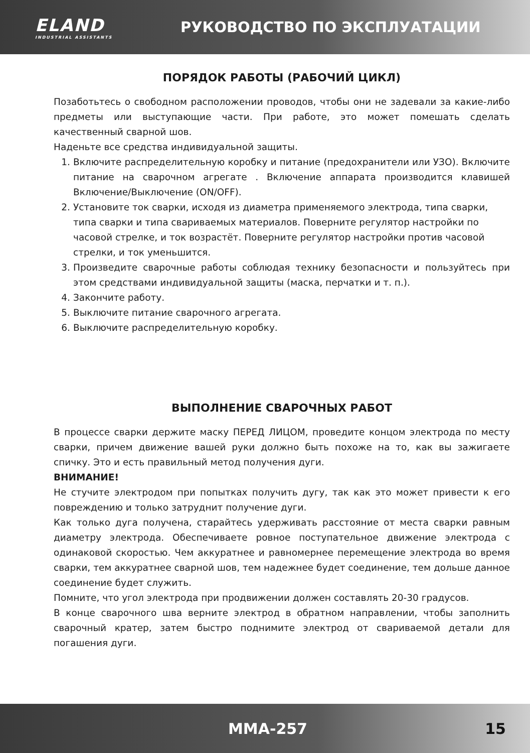ELAND
INDUSTRIAL ASSISTANTS
РУКОВОДСТВО ПО ЭКСПЛУАТАЦИИ
ПОРЯДОК РАБОТЫ (РАБОЧИЙ ЦИКЛ)
Позаботьтесь о свободном расположении проводов, чтобы они не задевали за какие-либо предметы или выступающие части. При работе, это может помешать сделать качественный сварной шов.
Наденьте все средства индивидуальной защиты.
1. Включите распределительную коробку и питание (предохранители или УЗО). Включите питание на сварочном агрегате . Включение аппарата производится клавишей Включение/Выключение (ON/OFF).
2. Установите ток сварки, исходя из диаметра применяемого электрода, типа сварки, типа сварки и типа свариваемых материалов. Поверните регулятор настройки по часовой стрелке, и ток возрастёт. Поверните регулятор настройки против часовой стрелки, и ток уменьшится.
3. Произведите сварочные работы соблюдая технику безопасности и пользуйтесь при этом средствами индивидуальной защиты (маска, перчатки и т. п.).
4. Закончите работу.
5. Выключите питание сварочного агрегата.
6. Выключите распределительную коробку.
ВЫПОЛНЕНИЕ СВАРОЧНЫХ РАБОТ
В процессе сварки держите маску ПЕРЕД ЛИЦОМ, проведите концом электрода по месту сварки, причем движение вашей руки должно быть похоже на то, как вы зажигаете спичку. Это и есть правильный метод получения дуги.
ВНИМАНИЕ!
Не стучите электродом при попытках получить дугу, так как это может привести к его повреждению и только затруднит получение дуги.
Как только дуга получена, старайтесь удерживать расстояние от места сварки равным диаметру электрода. Обеспечиваете ровное поступательное движение электрода с одинаковой скоростью. Чем аккуратнее и равномернее перемещение электрода во время сварки, тем аккуратнее сварной шов, тем надежнее будет соединение, тем дольше данное соединение будет служить.
Помните, что угол электрода при продвижении должен составлять 20-30 градусов.
В конце сварочного шва верните электрод в обратном направлении, чтобы заполнить сварочный кратер, затем быстро поднимите электрод от свариваемой детали для погашения дуги.
MMA-257 15